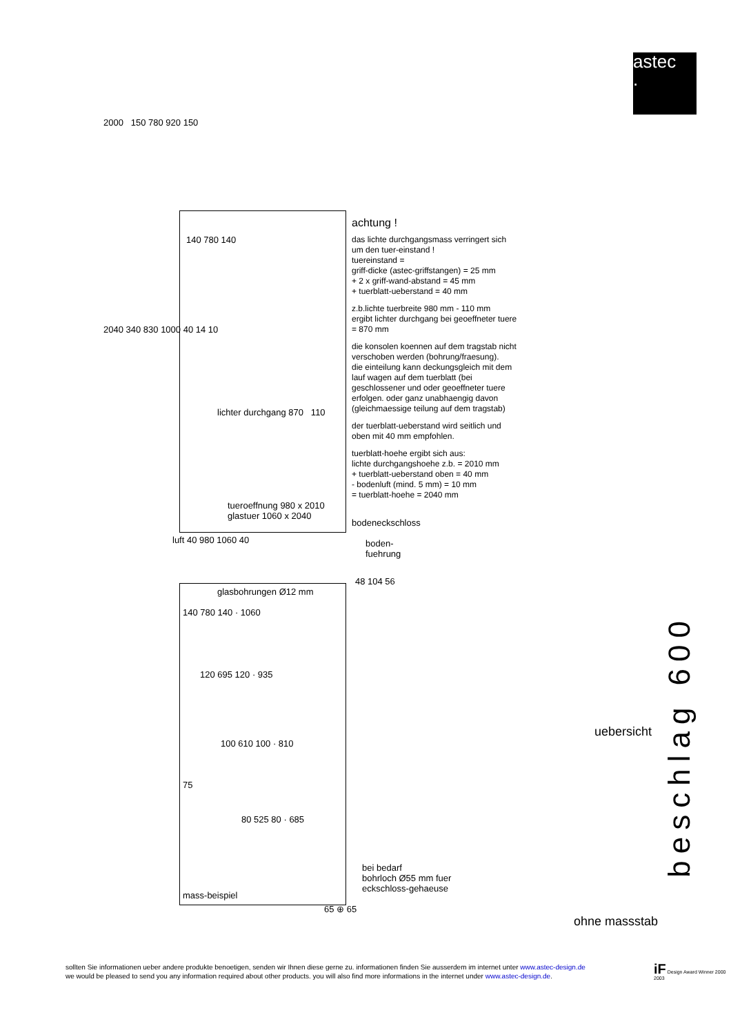astec
.
2000 150 780 920 150
140 780 140
lichter durchgang 870 110
tueroeffnung 980 x 2010
glastuer 1060 x 2040
2040 340 830 1000 40 14 10
bodeneckschloss
luft 40 980 1060 40
boden-
fuehrung
glasbohrungen Ø12 mm
140 780 140 · 1060
120 695 120 · 935
100 610 100 · 810
75
80 525 80 · 685
48 104 56
mass-beispiel
65 ⊕ 65
bei bedarf
bohrloch Ø55 mm fuer
eckschloss-gehaeuse
achtung !
das lichte durchgangsmass verringert sich um den tuer-einstand !
tuereinstand =
griff-dicke (astec-griffstangen) = 25 mm
+ 2 x griff-wand-abstand = 45 mm
+ tuerblatt-ueberstand = 40 mm
z.b.lichte tuerbreite 980 mm - 110 mm
ergibt lichter durchgang bei geoeffneter tuere = 870 mm
die konsolen koennen auf dem tragstab nicht verschoben werden (bohrung/fraesung).
die einteilung kann deckungsgleich mit dem lauf wagen auf dem tuerblatt (bei geschlossener und oder geoeffneter tuere erfolgen. oder ganz unabhaengig davon (gleichmaessige teilung auf dem tragstab)
der tuerblatt-ueberstand wird seitlich und oben mit 40 mm empfohlen.
tuerblatt-hoehe ergibt sich aus:
lichte durchgangshoehe z.b. = 2010 mm
+ tuerblatt-ueberstand oben = 40 mm
- bodenluft (mind. 5 mm) = 10 mm
= tuerblatt-hoehe = 2040 mm
beschlag 600
uebersicht
ohne massstab
sollten Sie informationen ueber andere produkte benoetigen, senden wir Ihnen diese gerne zu. informationen finden Sie ausserdem im internet unter www.astec-design.de
we would be pleased to send you any information required about other products. you will also find more informations in the internet under www.astec-design.de.
iF Design Award Winner 2000 2003